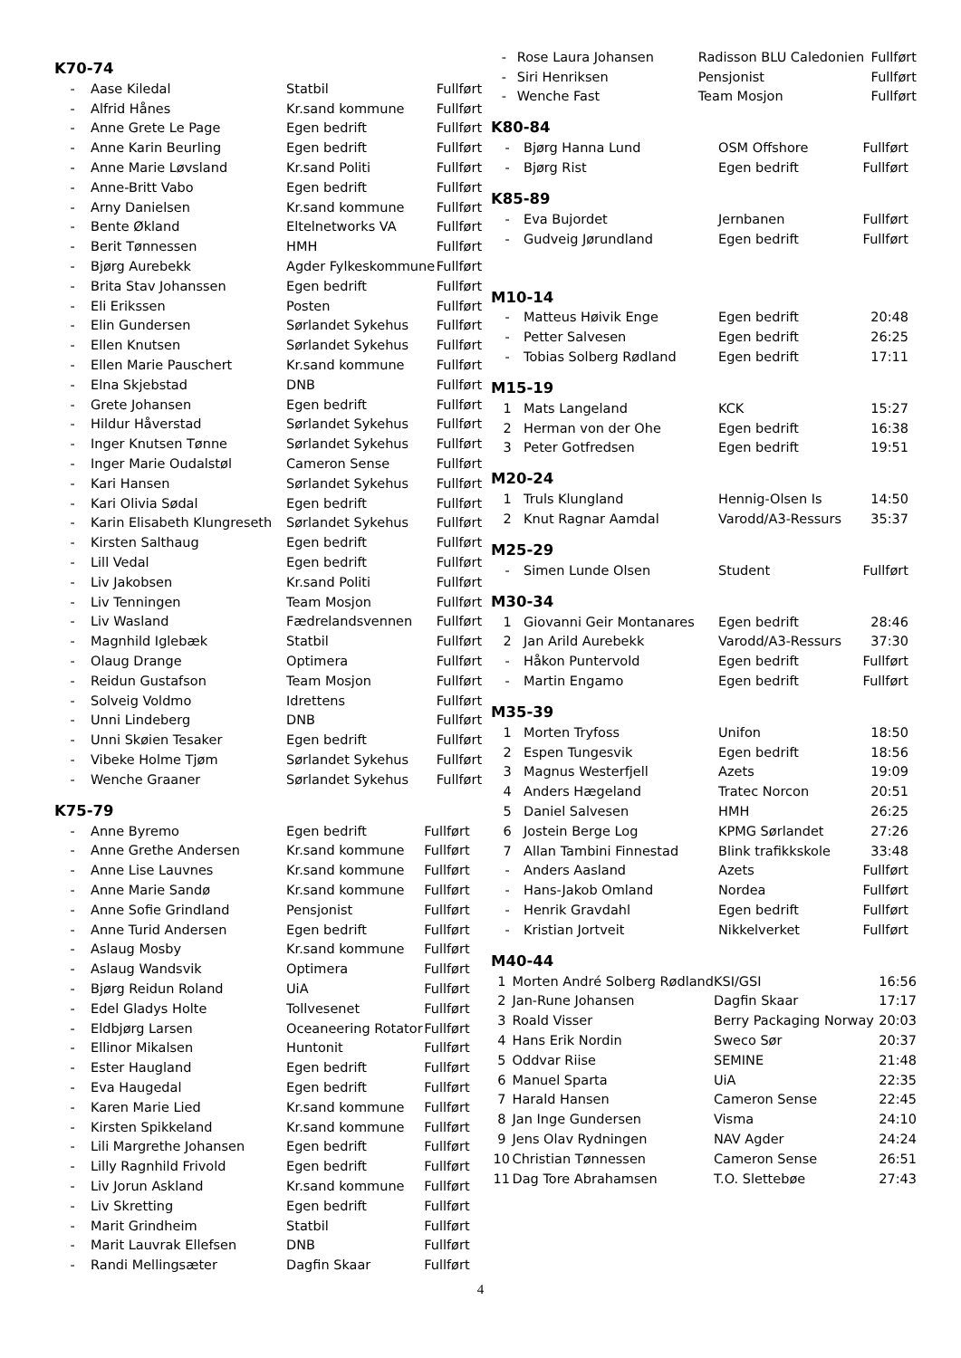K70-74
| - | Aase Kiledal | Statbil | Fullført |
| - | Alfrid Hånes | Kr.sand kommune | Fullført |
| - | Anne Grete Le Page | Egen bedrift | Fullført |
| - | Anne Karin Beurling | Egen bedrift | Fullført |
| - | Anne Marie Løvsland | Kr.sand Politi | Fullført |
| - | Anne-Britt Vabo | Egen bedrift | Fullført |
| - | Arny Danielsen | Kr.sand kommune | Fullført |
| - | Bente Økland | Eltelnetworks VA | Fullført |
| - | Berit Tønnessen | HMH | Fullført |
| - | Bjørg Aurebekk | Agder Fylkeskommune | Fullført |
| - | Brita Stav Johanssen | Egen bedrift | Fullført |
| - | Eli Erikssen | Posten | Fullført |
| - | Elin Gundersen | Sørlandet Sykehus | Fullført |
| - | Ellen Knutsen | Sørlandet Sykehus | Fullført |
| - | Ellen Marie Pauschert | Kr.sand kommune | Fullført |
| - | Elna Skjebstad | DNB | Fullført |
| - | Grete Johansen | Egen bedrift | Fullført |
| - | Hildur Håverstad | Sørlandet Sykehus | Fullført |
| - | Inger Knutsen Tønne | Sørlandet Sykehus | Fullført |
| - | Inger Marie Oudalstøl | Cameron Sense | Fullført |
| - | Kari Hansen | Sørlandet Sykehus | Fullført |
| - | Kari Olivia Sødal | Egen bedrift | Fullført |
| - | Karin Elisabeth Klungreseth | Sørlandet Sykehus | Fullført |
| - | Kirsten Salthaug | Egen bedrift | Fullført |
| - | Lill Vedal | Egen bedrift | Fullført |
| - | Liv Jakobsen | Kr.sand Politi | Fullført |
| - | Liv Tenningen | Team Mosjon | Fullført |
| - | Liv Wasland | Fædrelandsvennen | Fullført |
| - | Magnhild Iglebæk | Statbil | Fullført |
| - | Olaug Drange | Optimera | Fullført |
| - | Reidun Gustafson | Team Mosjon | Fullført |
| - | Solveig Voldmo | Idrettens | Fullført |
| - | Unni Lindeberg | DNB | Fullført |
| - | Unni Skøien Tesaker | Egen bedrift | Fullført |
| - | Vibeke Holme Tjøm | Sørlandet Sykehus | Fullført |
| - | Wenche Graaner | Sørlandet Sykehus | Fullført |
K75-79
| - | Anne Byremo | Egen bedrift | Fullført |
| - | Anne Grethe Andersen | Kr.sand kommune | Fullført |
| - | Anne Lise Lauvnes | Kr.sand kommune | Fullført |
| - | Anne Marie Sandø | Kr.sand kommune | Fullført |
| - | Anne Sofie Grindland | Pensjonist | Fullført |
| - | Anne Turid Andersen | Egen bedrift | Fullført |
| - | Aslaug Mosby | Kr.sand kommune | Fullført |
| - | Aslaug Wandsvik | Optimera | Fullført |
| - | Bjørg Reidun Roland | UiA | Fullført |
| - | Edel Gladys Holte | Tollvesenet | Fullført |
| - | Eldbjørg Larsen | Oceaneering Rotator | Fullført |
| - | Ellinor Mikalsen | Huntonit | Fullført |
| - | Ester Haugland | Egen bedrift | Fullført |
| - | Eva Haugedal | Egen bedrift | Fullført |
| - | Karen Marie Lied | Kr.sand kommune | Fullført |
| - | Kirsten Spikkeland | Kr.sand kommune | Fullført |
| - | Lili Margrethe Johansen | Egen bedrift | Fullført |
| - | Lilly Ragnhild Frivold | Egen bedrift | Fullført |
| - | Liv Jorun Askland | Kr.sand kommune | Fullført |
| - | Liv Skretting | Egen bedrift | Fullført |
| - | Marit Grindheim | Statbil | Fullført |
| - | Marit Lauvrak Ellefsen | DNB | Fullført |
| - | Randi Mellingsæter | Dagfin Skaar | Fullført |
| - | Rose Laura Johansen | Radisson BLU Caledonien | Fullført |
| - | Siri Henriksen | Pensjonist | Fullført |
| - | Wenche Fast | Team Mosjon | Fullført |
K80-84
| - | Bjørg Hanna Lund | OSM Offshore | Fullført |
| - | Bjørg Rist | Egen bedrift | Fullført |
K85-89
| - | Eva Bujordet | Jernbanen | Fullført |
| - | Gudveig Jørundland | Egen bedrift | Fullført |
M10-14
| - | Matteus Høivik Enge | Egen bedrift | 20:48 |
| - | Petter Salvesen | Egen bedrift | 26:25 |
| - | Tobias Solberg Rødland | Egen bedrift | 17:11 |
M15-19
| 1 | Mats Langeland | KCK | 15:27 |
| 2 | Herman von der Ohe | Egen bedrift | 16:38 |
| 3 | Peter Gotfredsen | Egen bedrift | 19:51 |
M20-24
| 1 | Truls Klungland | Hennig-Olsen Is | 14:50 |
| 2 | Knut Ragnar Aamdal | Varodd/A3-Ressurs | 35:37 |
M25-29
| - | Simen Lunde Olsen | Student | Fullført |
M30-34
| 1 | Giovanni Geir Montanares | Egen bedrift | 28:46 |
| 2 | Jan Arild Aurebekk | Varodd/A3-Ressurs | 37:30 |
| - | Håkon Puntervold | Egen bedrift | Fullført |
| - | Martin Engamo | Egen bedrift | Fullført |
M35-39
| 1 | Morten Tryfoss | Unifon | 18:50 |
| 2 | Espen Tungesvik | Egen bedrift | 18:56 |
| 3 | Magnus Westerfjell | Azets | 19:09 |
| 4 | Anders Hægeland | Tratec Norcon | 20:51 |
| 5 | Daniel Salvesen | HMH | 26:25 |
| 6 | Jostein Berge Log | KPMG Sørlandet | 27:26 |
| 7 | Allan Tambini Finnestad | Blink trafikkskole | 33:48 |
| - | Anders Aasland | Azets | Fullført |
| - | Hans-Jakob Omland | Nordea | Fullført |
| - | Henrik Gravdahl | Egen bedrift | Fullført |
| - | Kristian Jortveit | Nikkelverket | Fullført |
M40-44
| 1 | Morten André Solberg Rødland | KSI/GSI | 16:56 |
| 2 | Jan-Rune Johansen | Dagfin Skaar | 17:17 |
| 3 | Roald Visser | Berry Packaging Norway | 20:03 |
| 4 | Hans Erik Nordin | Sweco Sør | 20:37 |
| 5 | Oddvar Riise | SEMINE | 21:48 |
| 6 | Manuel Sparta | UiA | 22:35 |
| 7 | Harald Hansen | Cameron Sense | 22:45 |
| 8 | Jan Inge Gundersen | Visma | 24:10 |
| 9 | Jens Olav Rydningen | NAV Agder | 24:24 |
| 10 | Christian Tønnessen | Cameron Sense | 26:51 |
| 11 | Dag Tore Abrahamsen | T.O. Slettebøe | 27:43 |
4